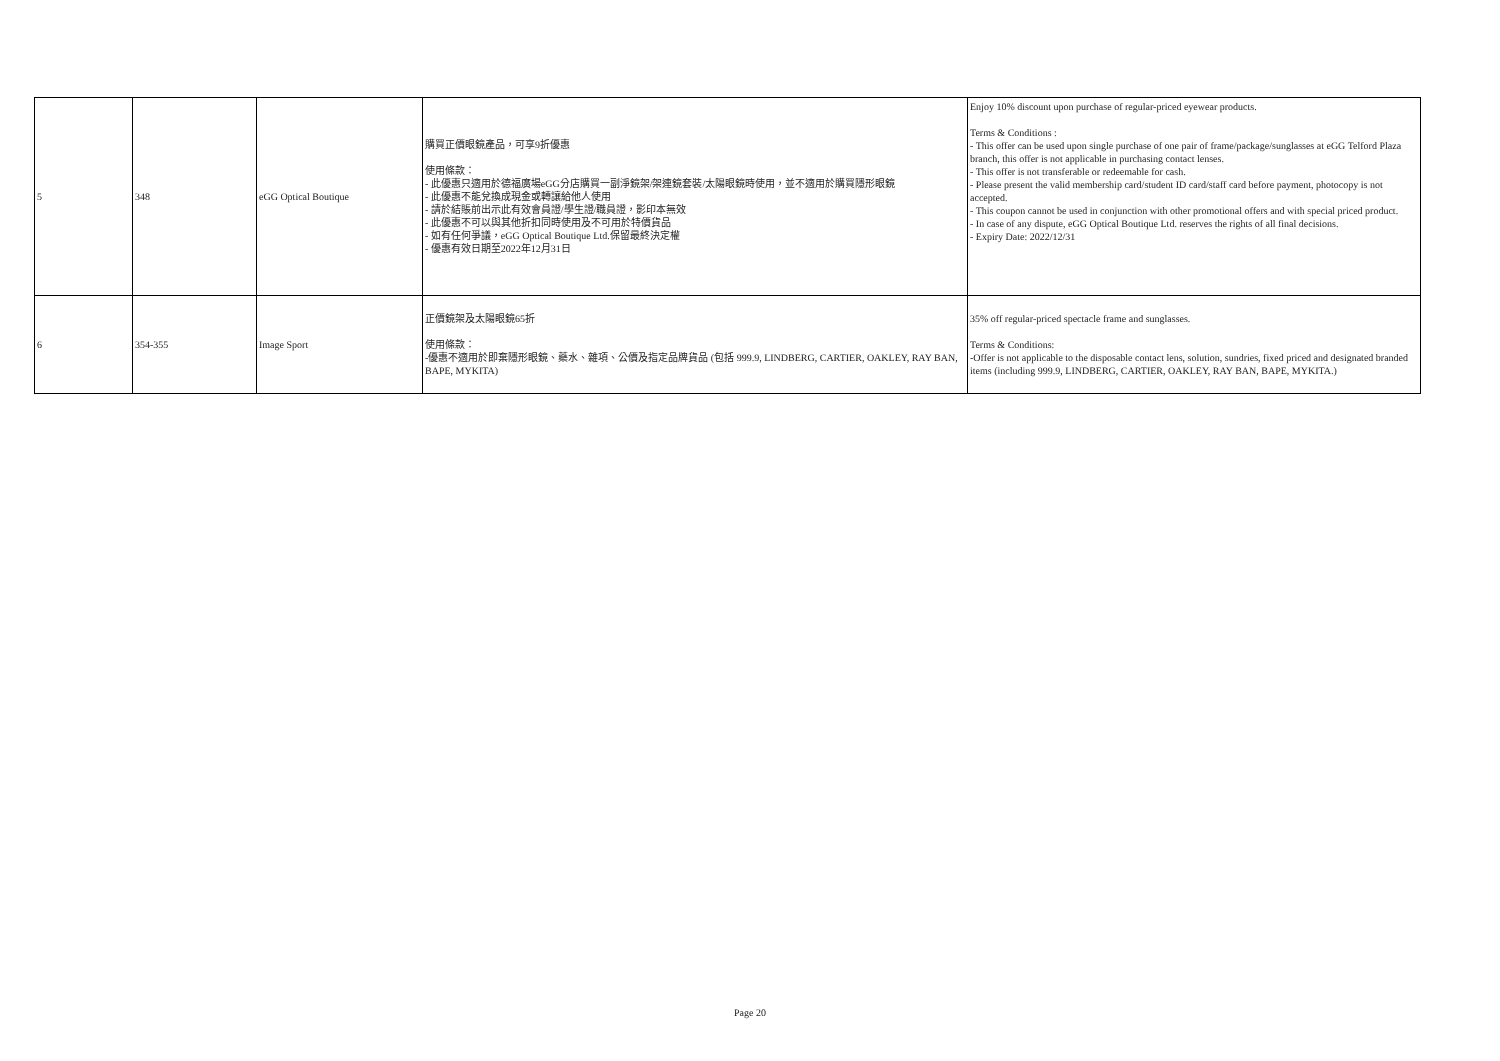| 5 | 348 | eGG Optical Boutique | 購買正價眼鏡產品，可享9折優惠 使用條款： - 此優惠只適用於德福廣場eGG分店購買一副淨鏡架/架連鏡套裝/太陽眼鏡時使用，並不適用於購買隱形眼鏡 - 此優惠不能兌換成現金或轉讓給他人使用 - 請於結賬前出示此有效會員證/學生證/職員證，影印本無效 - 此優惠不可以與其他折扣同時使用及不可用於特價貨品 - 如有任何爭議，eGG Optical Boutique Ltd.保留最終決定權 - 優惠有效日期至2022年12月31日 | Enjoy 10% discount upon purchase of regular-priced eyewear products. Terms & Conditions : - This offer can be used upon single purchase of one pair of frame/package/sunglasses at eGG Telford Plaza branch, this offer is not applicable in purchasing contact lenses. - This offer is not transferable or redeemable for cash. - Please present the valid membership card/student ID card/staff card before payment, photocopy is not accepted. - This coupon cannot be used in conjunction with other promotional offers and with special priced product. - In case of any dispute, eGG Optical Boutique Ltd. reserves the rights of all final decisions. - Expiry Date: 2022/12/31 |
| 6 | 354-355 | Image Sport | 正價鏡架及太陽眼鏡65折 使用條款： -優惠不適用於即棄隱形眼鏡、藥水、雜項、公價及指定品牌貨品 (包括 999.9, LINDBERG, CARTIER, OAKLEY, RAY BAN, BAPE, MYKITA) | 35% off regular-priced spectacle frame and sunglasses. Terms & Conditions: -Offer is not applicable to the disposable contact lens, solution, sundries, fixed priced and designated branded items (including 999.9, LINDBERG, CARTIER, OAKLEY, RAY BAN, BAPE, MYKITA.) |
Page 20